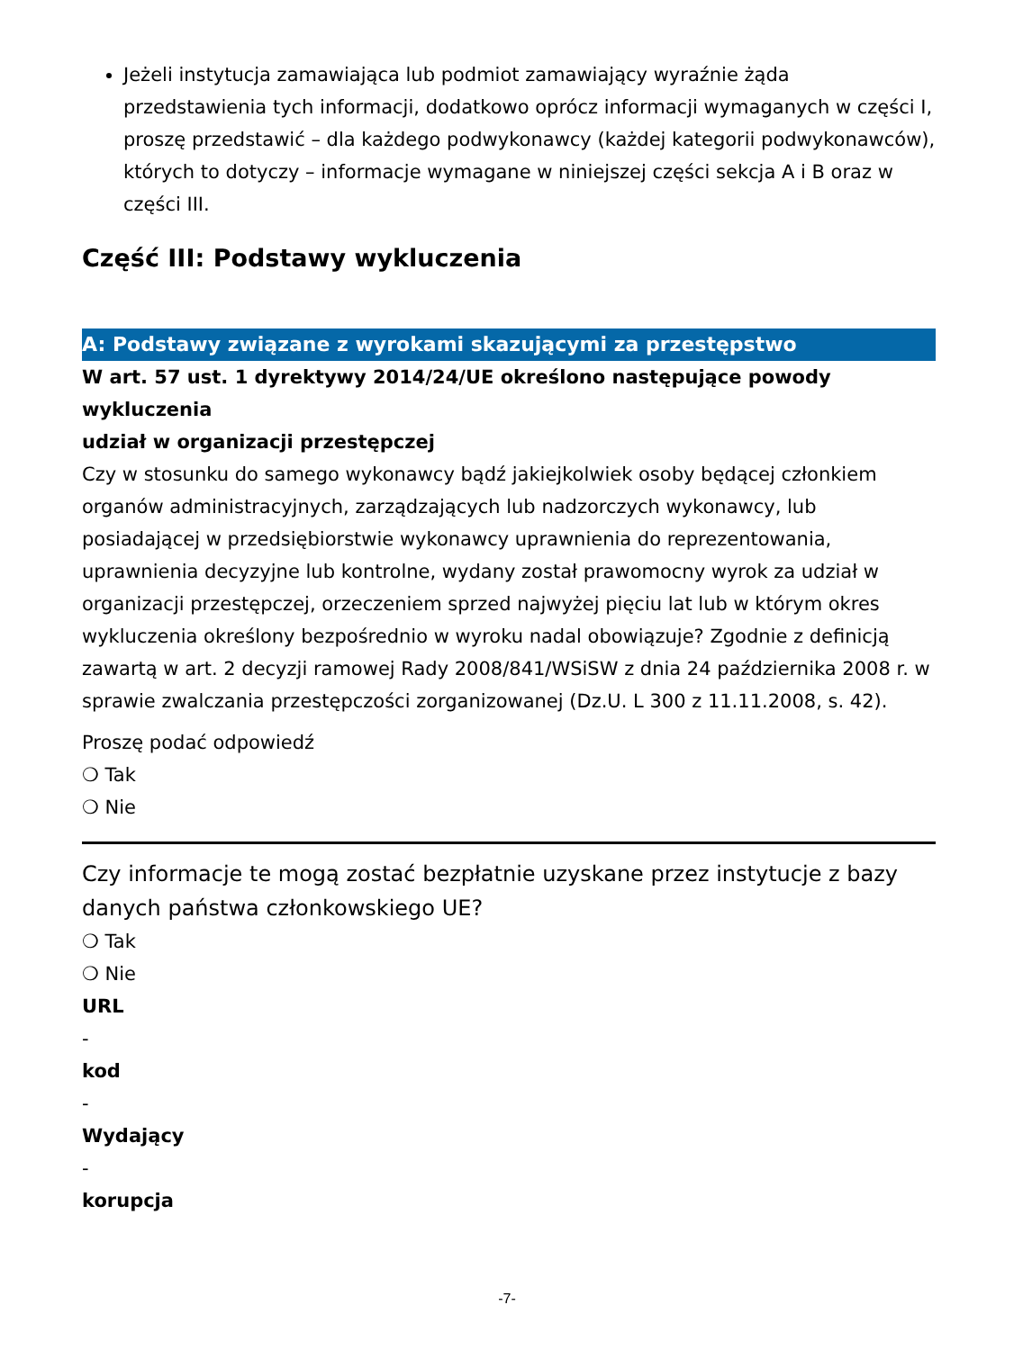Jeżeli instytucja zamawiająca lub podmiot zamawiający wyraźnie żąda przedstawienia tych informacji, dodatkowo oprócz informacji wymaganych w części I, proszę przedstawić – dla każdego podwykonawcy (każdej kategorii podwykonawców), których to dotyczy – informacje wymagane w niniejszej części sekcja A i B oraz w części III.
Część III: Podstawy wykluczenia
A: Podstawy związane z wyrokami skazującymi za przestępstwo
W art. 57 ust. 1 dyrektywy 2014/24/UE określono następujące powody wykluczenia
udział w organizacji przestępczej
Czy w stosunku do samego wykonawcy bądź jakiejkolwiek osoby będącej członkiem organów administracyjnych, zarządzających lub nadzorczych wykonawcy, lub posiadającej w przedsiębiorstwie wykonawcy uprawnienia do reprezentowania, uprawnienia decyzyjne lub kontrolne, wydany został prawomocny wyrok za udział w organizacji przestępczej, orzeczeniem sprzed najwyżej pięciu lat lub w którym okres wykluczenia określony bezpośrednio w wyroku nadal obowiązuje? Zgodnie z definicją zawartą w art. 2 decyzji ramowej Rady 2008/841/WSiSW z dnia 24 października 2008 r. w sprawie zwalczania przestępczości zorganizowanej (Dz.U. L 300 z 11.11.2008, s. 42).
Proszę podać odpowiedź
❍ Tak
❍ Nie
Czy informacje te mogą zostać bezpłatnie uzyskane przez instytucje z bazy danych państwa członkowskiego UE?
❍ Tak
❍ Nie
URL
-
kod
-
Wydający
-
korupcja
-7-